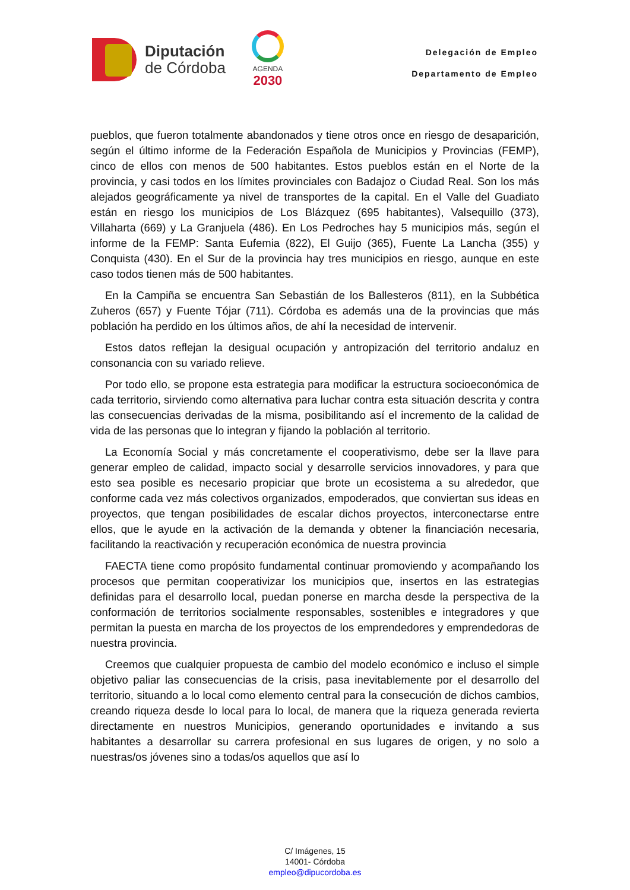Diputación
de Córdoba
AGENDA
2030
Delegación de Empleo
Departamento de Empleo
pueblos, que fueron totalmente abandonados y tiene otros once en riesgo de desaparición, según el último informe de la Federación Española de Municipios y Provincias (FEMP), cinco de ellos con menos de 500 habitantes. Estos pueblos están en el Norte de la provincia, y casi todos en los límites provinciales con Badajoz o Ciudad Real. Son los más alejados geográficamente ya nivel de transportes de la capital. En el Valle del Guadiato están en riesgo los municipios de Los Blázquez (695 habitantes), Valsequillo (373), Villaharta (669) y La Granjuela (486). En Los Pedroches hay 5 municipios más, según el informe de la FEMP: Santa Eufemia (822), El Guijo (365), Fuente La Lancha (355) y Conquista (430). En el Sur de la provincia hay tres municipios en riesgo, aunque en este caso todos tienen más de 500 habitantes.
En la Campiña se encuentra San Sebastián de los Ballesteros (811), en la Subbética Zuheros (657) y Fuente Tójar (711). Córdoba es además una de la provincias que más población ha perdido en los últimos años, de ahí la necesidad de intervenir.
Estos datos reflejan la desigual ocupación y antropización del territorio andaluz en consonancia con su variado relieve.
Por todo ello, se propone esta estrategia para modificar la estructura socioeconómica de cada territorio, sirviendo como alternativa para luchar contra esta situación descrita y contra las consecuencias derivadas de la misma, posibilitando así el incremento de la calidad de vida de las personas que lo integran y fijando la población al territorio.
La Economía Social y más concretamente el cooperativismo, debe ser la llave para generar empleo de calidad, impacto social y desarrolle servicios innovadores, y para que esto sea posible es necesario propiciar que brote un ecosistema a su alrededor, que conforme cada vez más colectivos organizados, empoderados, que conviertan sus ideas en proyectos, que tengan posibilidades de escalar dichos proyectos, interconectarse entre ellos, que le ayude en la activación de la demanda y obtener la financiación necesaria, facilitando la reactivación y recuperación económica de nuestra provincia
FAECTA tiene como propósito fundamental continuar promoviendo y acompañando los procesos que permitan cooperativizar los municipios que, insertos en las estrategias definidas para el desarrollo local, puedan ponerse en marcha desde la perspectiva de la conformación de territorios socialmente responsables, sostenibles e integradores y que permitan la puesta en marcha de los proyectos de los emprendedores y emprendedoras de nuestra provincia.
Creemos que cualquier propuesta de cambio del modelo económico e incluso el simple objetivo paliar las consecuencias de la crisis, pasa inevitablemente por el desarrollo del territorio, situando a lo local como elemento central para la consecución de dichos cambios, creando riqueza desde lo local para lo local, de manera que la riqueza generada revierta directamente en nuestros Municipios, generando oportunidades e invitando a sus habitantes a desarrollar su carrera profesional en sus lugares de origen, y no solo a nuestras/os jóvenes sino a todas/os aquellos que así lo
C/ Imágenes, 15
14001- Córdoba
empleo@dipucordoba.es